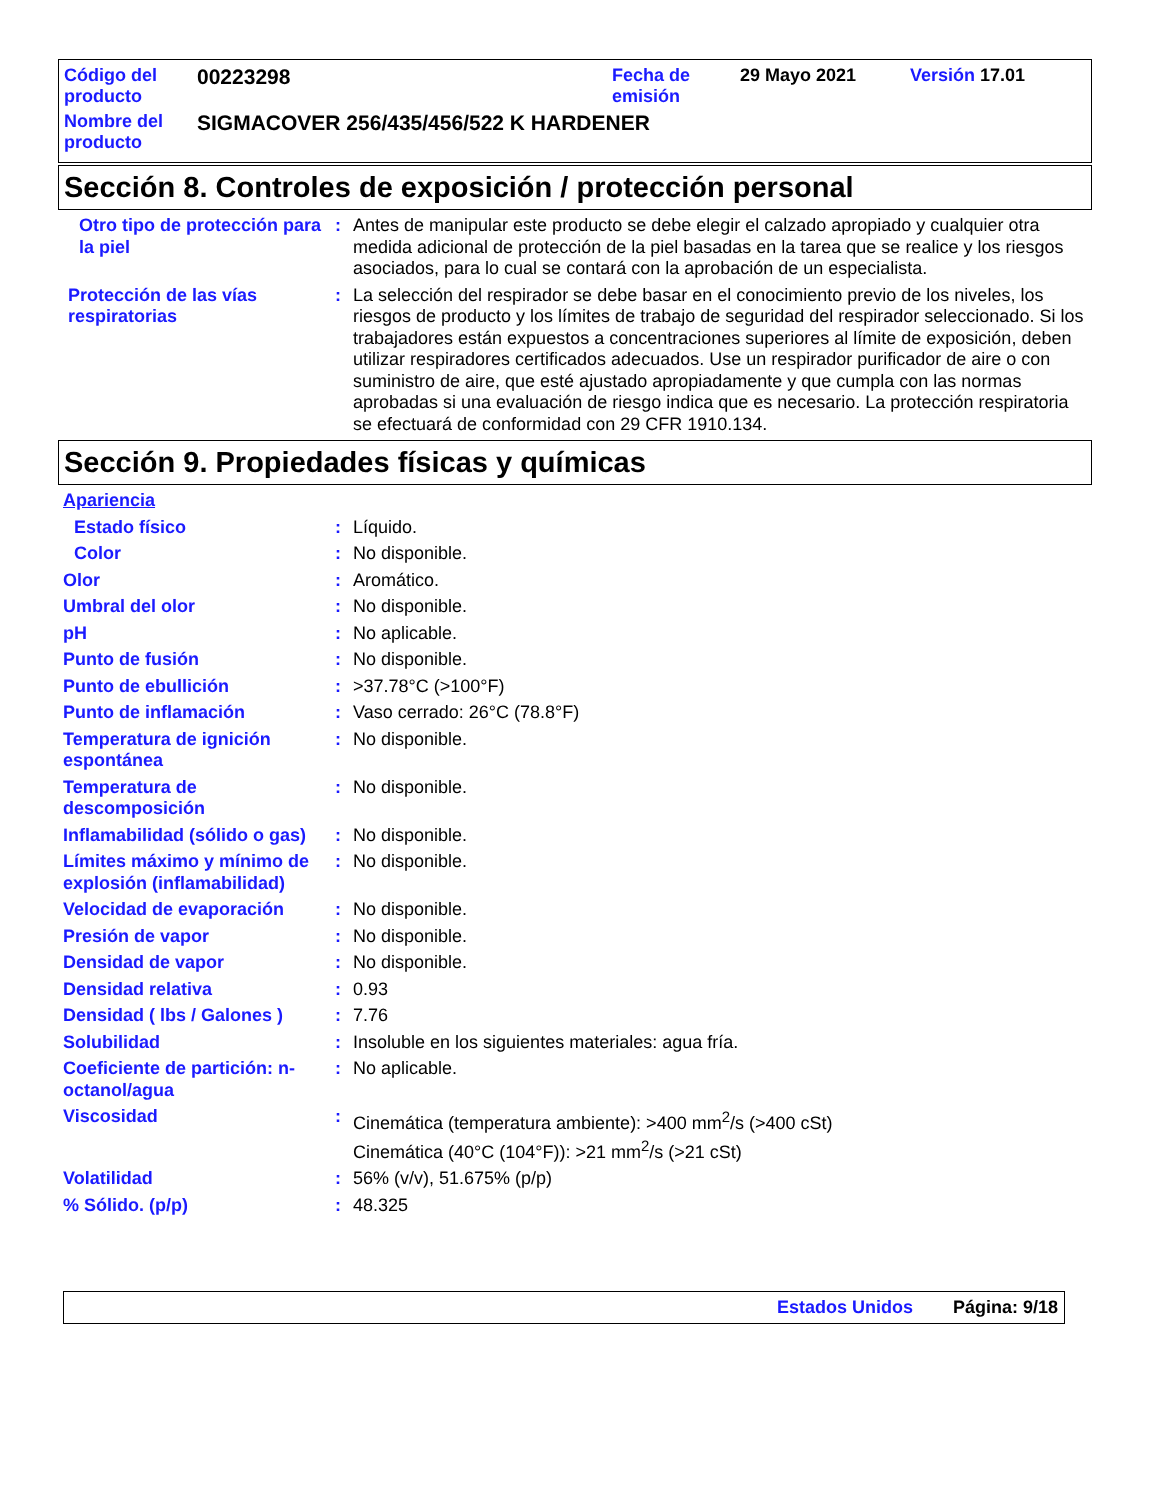| Código del producto | 00223298 | Fecha de emisión | 29 Mayo 2021 | Versión 17.01 |
| Nombre del producto | SIGMACOVER 256/435/456/522 K HARDENER | | | |
Sección 8. Controles de exposición / protección personal
Otro tipo de protección para la piel
: Antes de manipular este producto se debe elegir el calzado apropiado y cualquier otra medida adicional de protección de la piel basadas en la tarea que se realice y los riesgos asociados, para lo cual se contará con la aprobación de un especialista.
Protección de las vías respiratorias
: La selección del respirador se debe basar en el conocimiento previo de los niveles, los riesgos de producto y los límites de trabajo de seguridad del respirador seleccionado. Si los trabajadores están expuestos a concentraciones superiores al límite de exposición, deben utilizar respiradores certificados adecuados. Use un respirador purificador de aire o con suministro de aire, que esté ajustado apropiadamente y que cumpla con las normas aprobadas si una evaluación de riesgo indica que es necesario. La protección respiratoria se efectuará de conformidad con 29 CFR 1910.134.
Sección 9. Propiedades físicas y químicas
Apariencia
Estado físico : Líquido.
Color : No disponible.
Olor : Aromático.
Umbral del olor : No disponible.
pH : No aplicable.
Punto de fusión : No disponible.
Punto de ebullición : >37.78°C (>100°F)
Punto de inflamación : Vaso cerrado: 26°C (78.8°F)
Temperatura de ignición espontánea
: No disponible.
Temperatura de descomposición
: No disponible.
Inflamabilidad (sólido o gas)
: No disponible.
Límites máximo y mínimo de explosión (inflamabilidad)
: No disponible.
Velocidad de evaporación : No disponible.
Presión de vapor : No disponible.
Densidad de vapor : No disponible.
Densidad relativa : 0.93
Densidad ( lbs / Galones )
: 7.76
Solubilidad : Insoluble en los siguientes materiales: agua fría.
Coeficiente de partición: n-octanol/agua
: No aplicable.
Viscosidad : Cinemática (temperatura ambiente): >400 mm<sup>2</sup>/s (>400 cSt)
Cinemática (40°C (104°F)): >21 mm<sup>2</sup>/s (>21 cSt)
Volatilidad : 56% (v/v), 51.675% (p/p)
% Sólido. (p/p) : 48.325
Estados Unidos Página: 9/18